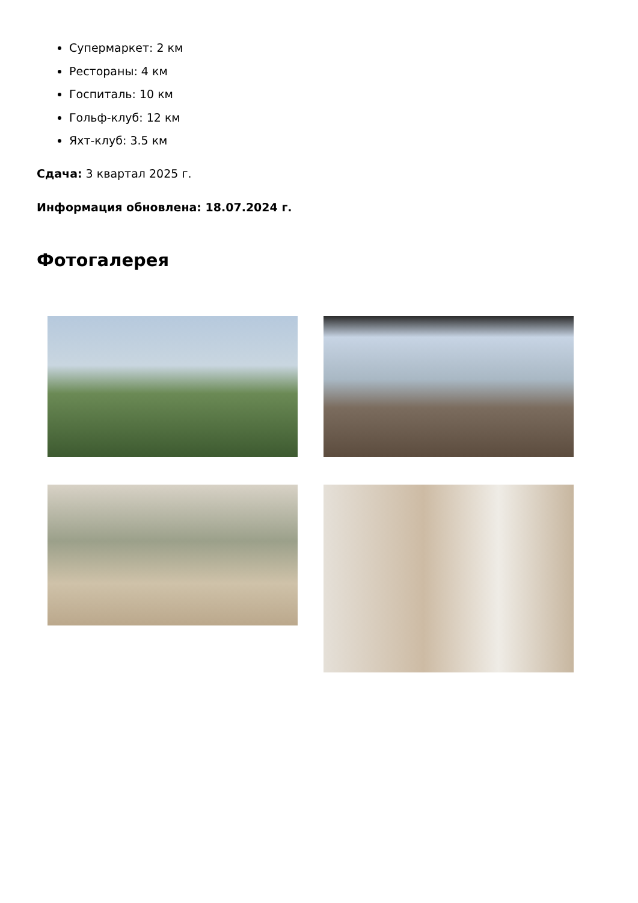Супермаркет: 2 км
Рестораны: 4 км
Госпиталь: 10 км
Гольф-клуб: 12 км
Яхт-клуб: 3.5 км
Сдача: 3 квартал 2025 г.
Информация обновлена: 18.07.2024 г.
Фотогалерея